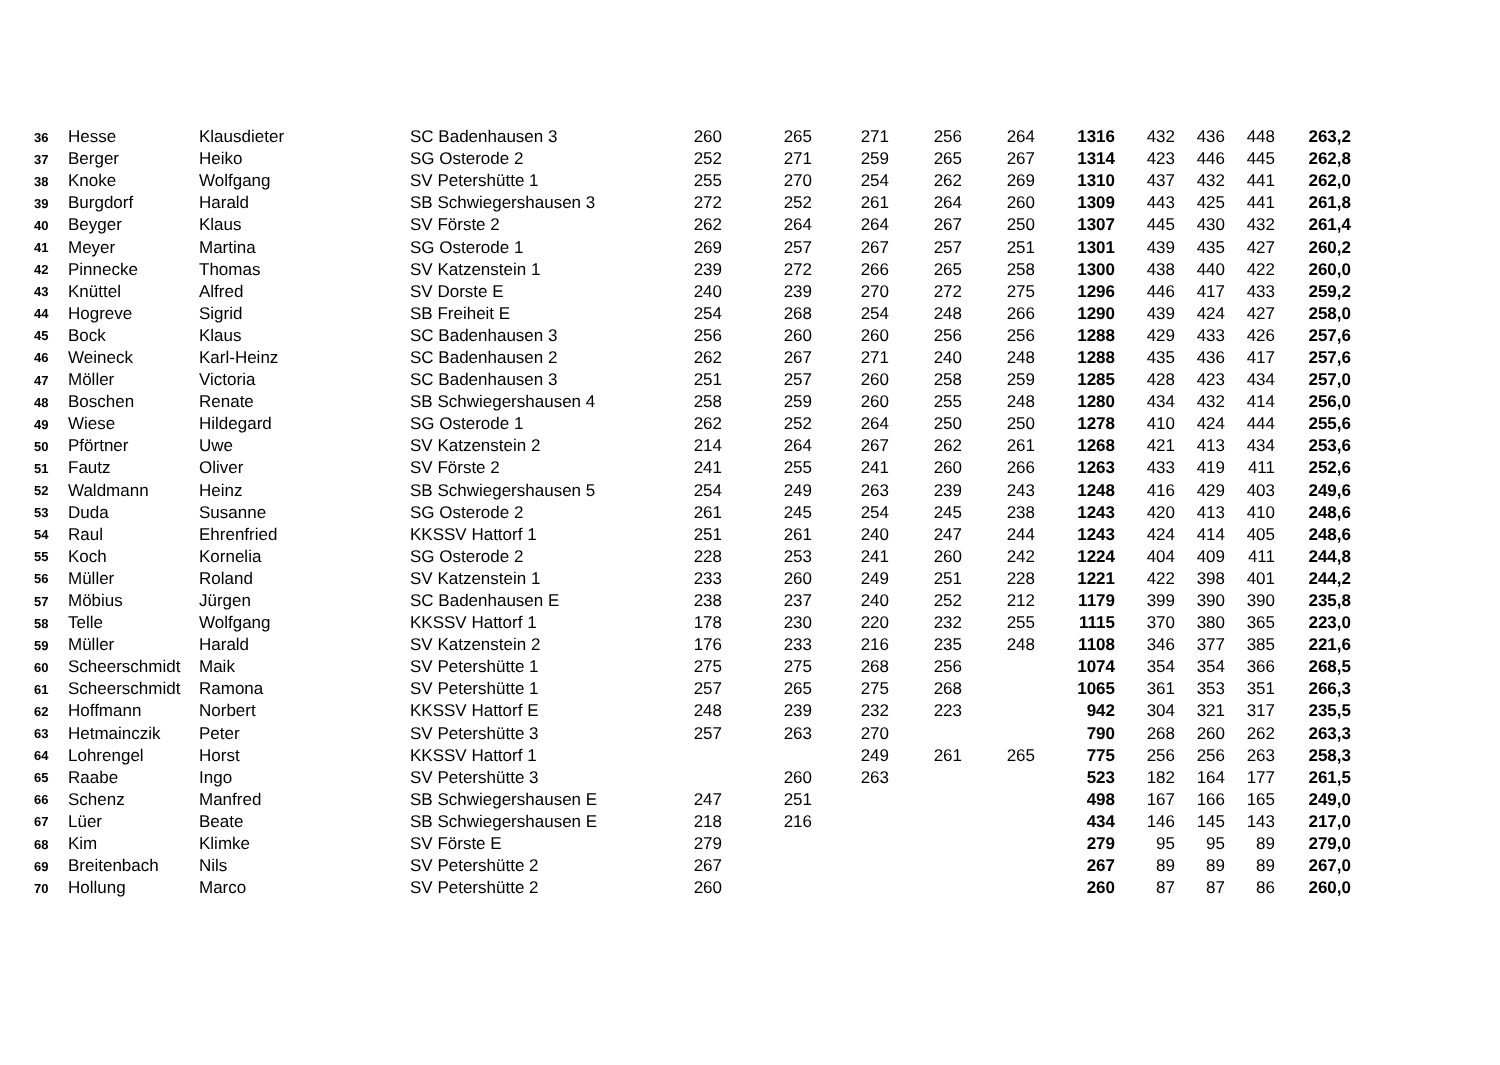| 36 | Hesse | Klausdieter | SC Badenhausen 3 | 260 | 265 | 271 | 256 | 264 | 1316 | 432 | 436 | 448 | 263,2 |
| 37 | Berger | Heiko | SG Osterode 2 | 252 | 271 | 259 | 265 | 267 | 1314 | 423 | 446 | 445 | 262,8 |
| 38 | Knoke | Wolfgang | SV Petershütte 1 | 255 | 270 | 254 | 262 | 269 | 1310 | 437 | 432 | 441 | 262,0 |
| 39 | Burgdorf | Harald | SB Schwiegershausen 3 | 272 | 252 | 261 | 264 | 260 | 1309 | 443 | 425 | 441 | 261,8 |
| 40 | Beyger | Klaus | SV Förste 2 | 262 | 264 | 264 | 267 | 250 | 1307 | 445 | 430 | 432 | 261,4 |
| 41 | Meyer | Martina | SG Osterode 1 | 269 | 257 | 267 | 257 | 251 | 1301 | 439 | 435 | 427 | 260,2 |
| 42 | Pinnecke | Thomas | SV Katzenstein 1 | 239 | 272 | 266 | 265 | 258 | 1300 | 438 | 440 | 422 | 260,0 |
| 43 | Knüttel | Alfred | SV Dorste E | 240 | 239 | 270 | 272 | 275 | 1296 | 446 | 417 | 433 | 259,2 |
| 44 | Hogreve | Sigrid | SB Freiheit E | 254 | 268 | 254 | 248 | 266 | 1290 | 439 | 424 | 427 | 258,0 |
| 45 | Bock | Klaus | SC Badenhausen 3 | 256 | 260 | 260 | 256 | 256 | 1288 | 429 | 433 | 426 | 257,6 |
| 46 | Weineck | Karl-Heinz | SC Badenhausen 2 | 262 | 267 | 271 | 240 | 248 | 1288 | 435 | 436 | 417 | 257,6 |
| 47 | Möller | Victoria | SC Badenhausen 3 | 251 | 257 | 260 | 258 | 259 | 1285 | 428 | 423 | 434 | 257,0 |
| 48 | Boschen | Renate | SB Schwiegershausen 4 | 258 | 259 | 260 | 255 | 248 | 1280 | 434 | 432 | 414 | 256,0 |
| 49 | Wiese | Hildegard | SG Osterode 1 | 262 | 252 | 264 | 250 | 250 | 1278 | 410 | 424 | 444 | 255,6 |
| 50 | Pförtner | Uwe | SV Katzenstein 2 | 214 | 264 | 267 | 262 | 261 | 1268 | 421 | 413 | 434 | 253,6 |
| 51 | Fautz | Oliver | SV Förste 2 | 241 | 255 | 241 | 260 | 266 | 1263 | 433 | 419 | 411 | 252,6 |
| 52 | Waldmann | Heinz | SB Schwiegershausen 5 | 254 | 249 | 263 | 239 | 243 | 1248 | 416 | 429 | 403 | 249,6 |
| 53 | Duda | Susanne | SG Osterode 2 | 261 | 245 | 254 | 245 | 238 | 1243 | 420 | 413 | 410 | 248,6 |
| 54 | Raul | Ehrenfried | KKSSV Hattorf 1 | 251 | 261 | 240 | 247 | 244 | 1243 | 424 | 414 | 405 | 248,6 |
| 55 | Koch | Kornelia | SG Osterode 2 | 228 | 253 | 241 | 260 | 242 | 1224 | 404 | 409 | 411 | 244,8 |
| 56 | Müller | Roland | SV Katzenstein 1 | 233 | 260 | 249 | 251 | 228 | 1221 | 422 | 398 | 401 | 244,2 |
| 57 | Möbius | Jürgen | SC Badenhausen E | 238 | 237 | 240 | 252 | 212 | 1179 | 399 | 390 | 390 | 235,8 |
| 58 | Telle | Wolfgang | KKSSV Hattorf 1 | 178 | 230 | 220 | 232 | 255 | 1115 | 370 | 380 | 365 | 223,0 |
| 59 | Müller | Harald | SV Katzenstein 2 | 176 | 233 | 216 | 235 | 248 | 1108 | 346 | 377 | 385 | 221,6 |
| 60 | Scheerschmidt | Maik | SV Petershütte 1 | 275 | 275 | 268 | 256 | | 1074 | 354 | 354 | 366 | 268,5 |
| 61 | Scheerschmidt | Ramona | SV Petershütte 1 | 257 | 265 | 275 | 268 | | 1065 | 361 | 353 | 351 | 266,3 |
| 62 | Hoffmann | Norbert | KKSSV Hattorf E | 248 | 239 | 232 | 223 | | 942 | 304 | 321 | 317 | 235,5 |
| 63 | Hetmainczik | Peter | SV Petershütte 3 | 257 | 263 | 270 | | | 790 | 268 | 260 | 262 | 263,3 |
| 64 | Lohrengel | Horst | KKSSV Hattorf 1 | | | 249 | 261 | 265 | 775 | 256 | 256 | 263 | 258,3 |
| 65 | Raabe | Ingo | SV Petershütte 3 | | 260 | 263 | | | 523 | 182 | 164 | 177 | 261,5 |
| 66 | Schenz | Manfred | SB Schwiegershausen E | 247 | 251 | | | | 498 | 167 | 166 | 165 | 249,0 |
| 67 | Lüer | Beate | SB Schwiegershausen E | 218 | 216 | | | | 434 | 146 | 145 | 143 | 217,0 |
| 68 | Kim | Klimke | SV Förste E | 279 | | | | | 279 | 95 | 95 | 89 | 279,0 |
| 69 | Breitenbach | Nils | SV Petershütte 2 | 267 | | | | | 267 | 89 | 89 | 89 | 267,0 |
| 70 | Hollung | Marco | SV Petershütte 2 | 260 | | | | | 260 | 87 | 87 | 86 | 260,0 |